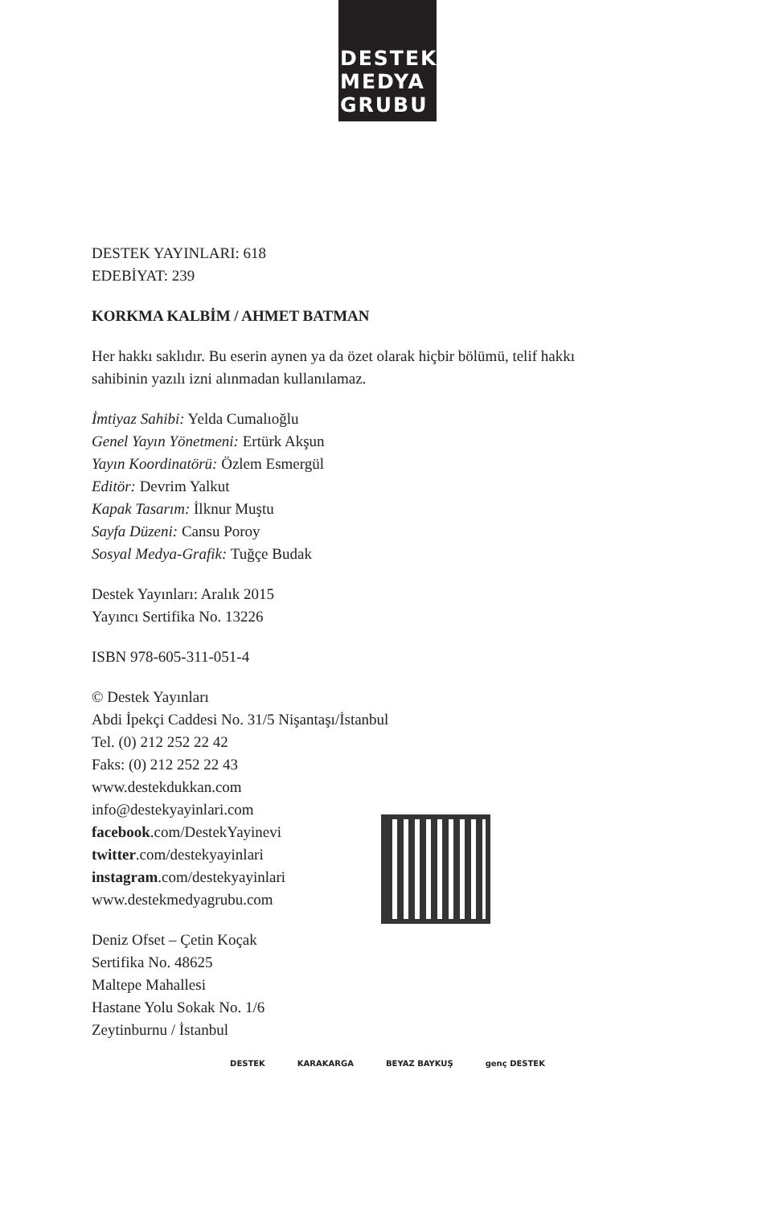DESTEK
MEDYA
GRUBU
DESTEK YAYINLARI: 618
EDEBİYAT: 239
KORKMA KALBİM / AHMET BATMAN
Her hakkı saklıdır. Bu eserin aynen ya da özet olarak hiçbir bölümü, telif hakkı
sahibinin yazılı izni alınmadan kullanılamaz.
İmtiyaz Sahibi: Yelda Cumalıoğlu
Genel Yayın Yönetmeni: Ertürk Akşun
Yayın Koordinatörü: Özlem Esmergül
Editör: Devrim Yalkut
Kapak Tasarım: İlknur Muştu
Sayfa Düzeni: Cansu Poroy
Sosyal Medya-Grafik: Tuğçe Budak
Destek Yayınları: Aralık 2015
Yayıncı Sertifika No. 13226
ISBN 978-605-311-051-4
© Destek Yayınları
Abdi İpekçi Caddesi No. 31/5 Nişantaşı/İstanbul
Tel. (0) 212 252 22 42
Faks: (0) 212 252 22 43
www.destekdukkan.com
info@destekyayinlari.com
facebook.com/DestekYayinevi
twitter.com/destekyayinlari
instagram.com/destekyayinlari
www.destekmedyagrubu.com
Deniz Ofset – Çetin Koçak
Sertifika No. 48625
Maltepe Mahallesi
Hastane Yolu Sokak No. 1/6
Zeytinburnu / İstanbul
DESTEK KARAKARGA BEYAZ BAYKUŞ genç DESTEK